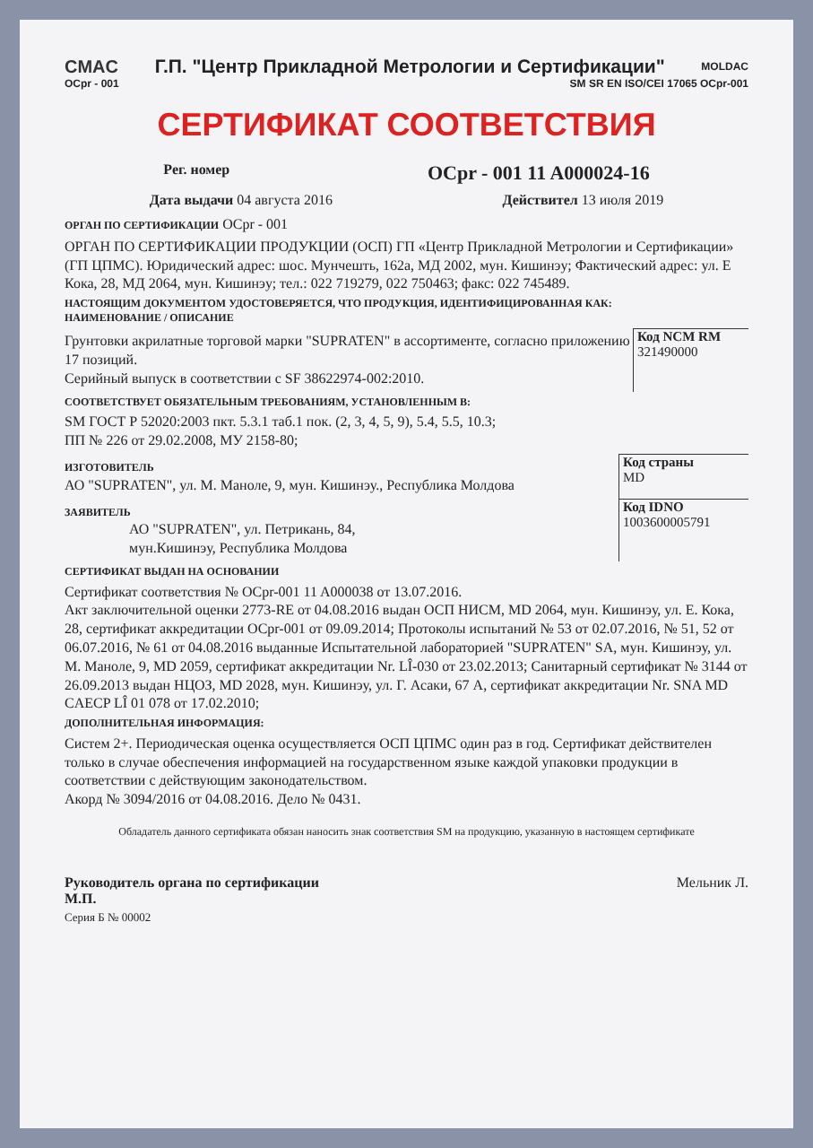CMAC Г.П. "Центр Прикладной Метрологии и Сертификации" MOLDAC
OCpr - 001 SM SR EN ISO/CEI 17065 OCpr-001
СЕРТИФИКАТ СООТВЕТСТВИЯ
Рег. номер OCpr - 001 11 A000024-16
Дата выдачи 04 августа 2016 Действител 13 июля 2019
ОРГАН ПО СЕРТИФИКАЦИИ OCpr - 001
ОРГАН ПО СЕРТИФИКАЦИИ ПРОДУКЦИИ (ОСП) ГП «Центр Прикладной Метрологии и Сертификации» (ГП ЦПМС). Юридический адрес: шос. Мунчешть, 162а, МД 2002, мун. Кишинэу; Фактический адрес: ул. Е Кока, 28, МД 2064, мун. Кишинэу; тел.: 022 719279, 022 750463; факс: 022 745489.
НАСТОЯЩИМ ДОКУМЕНТОМ УДОСТОВЕРЯЕТСЯ, ЧТО ПРОДУКЦИЯ, ИДЕНТИФИЦИРОВАННАЯ КАК:
НАИМЕНОВАНИЕ / ОПИСАНИЕ
Грунтовки акрилатные торговой марки "SUPRATEN" в ассортименте, согласно приложению 17 позиций.
Серийный выпуск в соответствии с SF 38622974-002:2010.
Код NCM RM
321490000
СООТВЕТСТВУЕТ ОБЯЗАТЕЛЬНЫМ ТРЕБОВАНИЯМ, УСТАНОВЛЕННЫМ В:
SM ГОСТ Р 52020:2003 пкт. 5.3.1 таб.1 пок. (2, 3, 4, 5, 9), 5.4, 5.5, 10.3;
ПП № 226 от 29.02.2008, МУ 2158-80;
ИЗГОТОВИТЕЛЬ
АО "SUPRATEN", ул. М. Маноле, 9, мун. Кишинэу., Республика Молдова
Код страны
MD
ЗАЯВИТЕЛЬ
АО "SUPRATEN", ул. Петрикань, 84,
мун.Кишинэу, Республика Молдова
Код IDNO
1003600005791
СЕРТИФИКАТ ВЫДАН НА ОСНОВАНИИ
Сертификат соответствия № OCpr-001 11 A000038 от 13.07.2016.
Акт заключительной оценки 2773-RE от 04.08.2016 выдан ОСП НИСМ, MD 2064, мун. Кишинэу, ул. Е. Кока, 28, сертификат аккредитации OCpr-001 от 09.09.2014; Протоколы испытаний № 53 от 02.07.2016, № 51, 52 от 06.07.2016, № 61 от 04.08.2016 выданные Испытательной лабораторией "SUPRATEN" SA, мун. Кишинэу, ул. М. Маноле, 9, MD 2059, сертификат аккредитации Nr. LÎ-030 от 23.02.2013; Санитарный сертификат № 3144 от 26.09.2013 выдан НЦОЗ, MD 2028, мун. Кишинэу, ул. Г. Асаки, 67 А, сертификат аккредитации Nr. SNA MD CAECP LÎ 01 078 от 17.02.2010;
ДОПОЛНИТЕЛЬНАЯ ИНФОРМАЦИЯ:
Систем 2+. Периодическая оценка осуществляется ОСП ЦПМС один раз в год. Сертификат действителен только в случае обеспечения информацией на государственном языке каждой упаковки продукции в соответствии с действующим законодательством.
Акорд № 3094/2016 от 04.08.2016. Дело № 0431.
Обладатель данного сертификата обязан наносить знак соответствия SM на продукцию, указанную в настоящем сертификате
Руководитель органа по сертификации
М.П. Мельник Л.
Серия Б № 00002